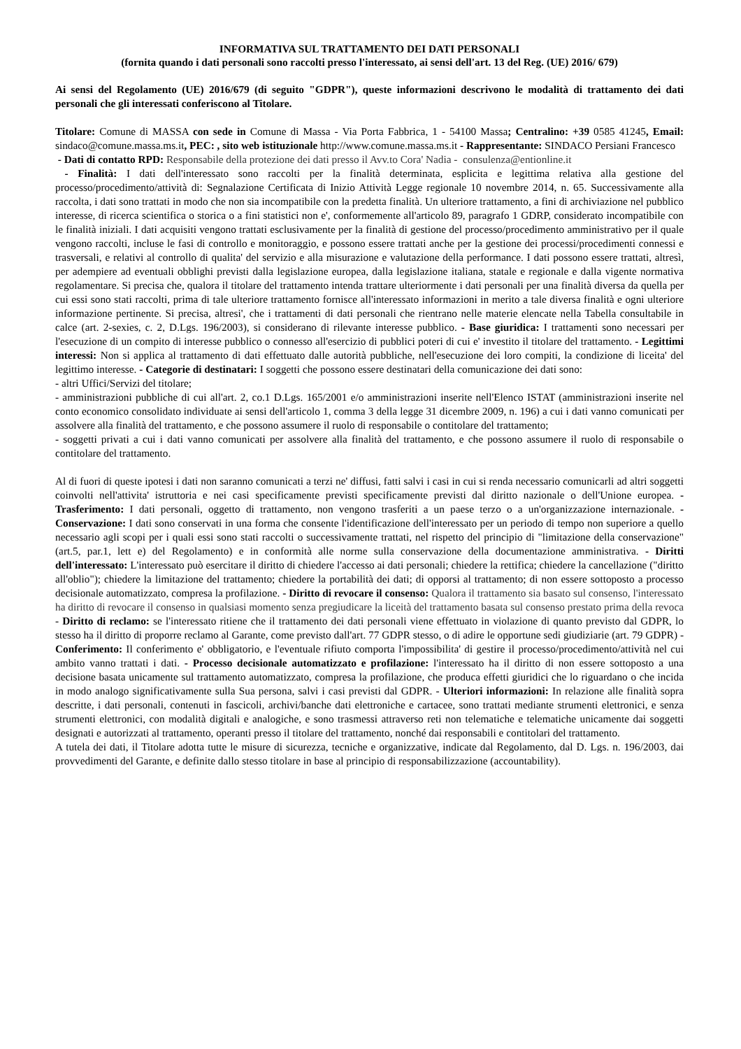INFORMATIVA SUL TRATTAMENTO DEI DATI PERSONALI
(fornita quando i dati personali sono raccolti presso l'interessato, ai sensi dell'art. 13 del Reg. (UE) 2016/ 679)
Ai sensi del Regolamento (UE) 2016/679 (di seguito "GDPR"), queste informazioni descrivono le modalità di trattamento dei dati personali che gli interessati conferiscono al Titolare.
Titolare: Comune di MASSA con sede in Comune di Massa - Via Porta Fabbrica, 1 - 54100 Massa; Centralino: +39 0585 41245, Email: sindaco@comune.massa.ms.it, PEC: , sito web istituzionale http://www.comune.massa.ms.it - Rappresentante: SINDACO Persiani Francesco
- Dati di contatto RPD: Responsabile della protezione dei dati presso il Avv.to Cora' Nadia - consulenza@entionline.it
- Finalità: I dati dell'interessato sono raccolti per la finalità determinata, esplicita e legittima relativa alla gestione del processo/procedimento/attività di: Segnalazione Certificata di Inizio Attività Legge regionale 10 novembre 2014, n. 65. Successivamente alla raccolta, i dati sono trattati in modo che non sia incompatibile con la predetta finalità. Un ulteriore trattamento, a fini di archiviazione nel pubblico interesse, di ricerca scientifica o storica o a fini statistici non e', conformemente all'articolo 89, paragrafo 1 GDRP, considerato incompatibile con le finalità iniziali. I dati acquisiti vengono trattati esclusivamente per la finalità di gestione del processo/procedimento amministrativo per il quale vengono raccolti, incluse le fasi di controllo e monitoraggio, e possono essere trattati anche per la gestione dei processi/procedimenti connessi e trasversali, e relativi al controllo di qualita' del servizio e alla misurazione e valutazione della performance. I dati possono essere trattati, altresì, per adempiere ad eventuali obblighi previsti dalla legislazione europea, dalla legislazione italiana, statale e regionale e dalla vigente normativa regolamentare. Si precisa che, qualora il titolare del trattamento intenda trattare ulteriormente i dati personali per una finalità diversa da quella per cui essi sono stati raccolti, prima di tale ulteriore trattamento fornisce all'interessato informazioni in merito a tale diversa finalità e ogni ulteriore informazione pertinente. Si precisa, altresi', che i trattamenti di dati personali che rientrano nelle materie elencate nella Tabella consultabile in calce (art. 2-sexies, c. 2, D.Lgs. 196/2003), si considerano di rilevante interesse pubblico. - Base giuridica: I trattamenti sono necessari per l'esecuzione di un compito di interesse pubblico o connesso all'esercizio di pubblici poteri di cui e' investito il titolare del trattamento. - Legittimi interessi: Non si applica al trattamento di dati effettuato dalle autorità pubbliche, nell'esecuzione dei loro compiti, la condizione di liceita' del legittimo interesse. - Categorie di destinatari: I soggetti che possono essere destinatari della comunicazione dei dati sono:
- altri Uffici/Servizi del titolare;
- amministrazioni pubbliche di cui all'art. 2, co.1 D.Lgs. 165/2001 e/o amministrazioni inserite nell'Elenco ISTAT (amministrazioni inserite nel conto economico consolidato individuate ai sensi dell'articolo 1, comma 3 della legge 31 dicembre 2009, n. 196) a cui i dati vanno comunicati per assolvere alla finalità del trattamento, e che possono assumere il ruolo di responsabile o contitolare del trattamento;
- soggetti privati a cui i dati vanno comunicati per assolvere alla finalità del trattamento, e che possono assumere il ruolo di responsabile o contitolare del trattamento.
Al di fuori di queste ipotesi i dati non saranno comunicati a terzi ne' diffusi, fatti salvi i casi in cui si renda necessario comunicarli ad altri soggetti coinvolti nell'attivita' istruttoria e nei casi specificamente previsti specificamente previsti dal diritto nazionale o dell'Unione europea. - Trasferimento: I dati personali, oggetto di trattamento, non vengono trasferiti a un paese terzo o a un'organizzazione internazionale. - Conservazione: I dati sono conservati in una forma che consente l'identificazione dell'interessato per un periodo di tempo non superiore a quello necessario agli scopi per i quali essi sono stati raccolti o successivamente trattati, nel rispetto del principio di "limitazione della conservazione" (art.5, par.1, lett e) del Regolamento) e in conformità alle norme sulla conservazione della documentazione amministrativa. - Diritti dell'interessato: L'interessato può esercitare il diritto di chiedere l'accesso ai dati personali; chiedere la rettifica; chiedere la cancellazione ("diritto all'oblio"); chiedere la limitazione del trattamento; chiedere la portabilità dei dati; di opporsi al trattamento; di non essere sottoposto a processo decisionale automatizzato, compresa la profilazione. - Diritto di revocare il consenso: Qualora il trattamento sia basato sul consenso, l'interessato ha diritto di revocare il consenso in qualsiasi momento senza pregiudicare la liceità del trattamento basata sul consenso prestato prima della revoca - Diritto di reclamo: se l'interessato ritiene che il trattamento dei dati personali viene effettuato in violazione di quanto previsto dal GDPR, lo stesso ha il diritto di proporre reclamo al Garante, come previsto dall'art. 77 GDPR stesso, o di adire le opportune sedi giudiziarie (art. 79 GDPR) - Conferimento: Il conferimento e' obbligatorio, e l'eventuale rifiuto comporta l'impossibilita' di gestire il processo/procedimento/attività nel cui ambito vanno trattati i dati. - Processo decisionale automatizzato e profilazione: l'interessato ha il diritto di non essere sottoposto a una decisione basata unicamente sul trattamento automatizzato, compresa la profilazione, che produca effetti giuridici che lo riguardano o che incida in modo analogo significativamente sulla Sua persona, salvi i casi previsti dal GDPR. - Ulteriori informazioni: In relazione alle finalità sopra descritte, i dati personali, contenuti in fascicoli, archivi/banche dati elettroniche e cartacee, sono trattati mediante strumenti elettronici, e senza strumenti elettronici, con modalità digitali e analogiche, e sono trasmessi attraverso reti non telematiche e telematiche unicamente dai soggetti designati e autorizzati al trattamento, operanti presso il titolare del trattamento, nonché dai responsabili e contitolari del trattamento.
A tutela dei dati, il Titolare adotta tutte le misure di sicurezza, tecniche e organizzative, indicate dal Regolamento, dal D. Lgs. n. 196/2003, dai provvedimenti del Garante, e definite dallo stesso titolare in base al principio di responsabilizzazione (accountability).